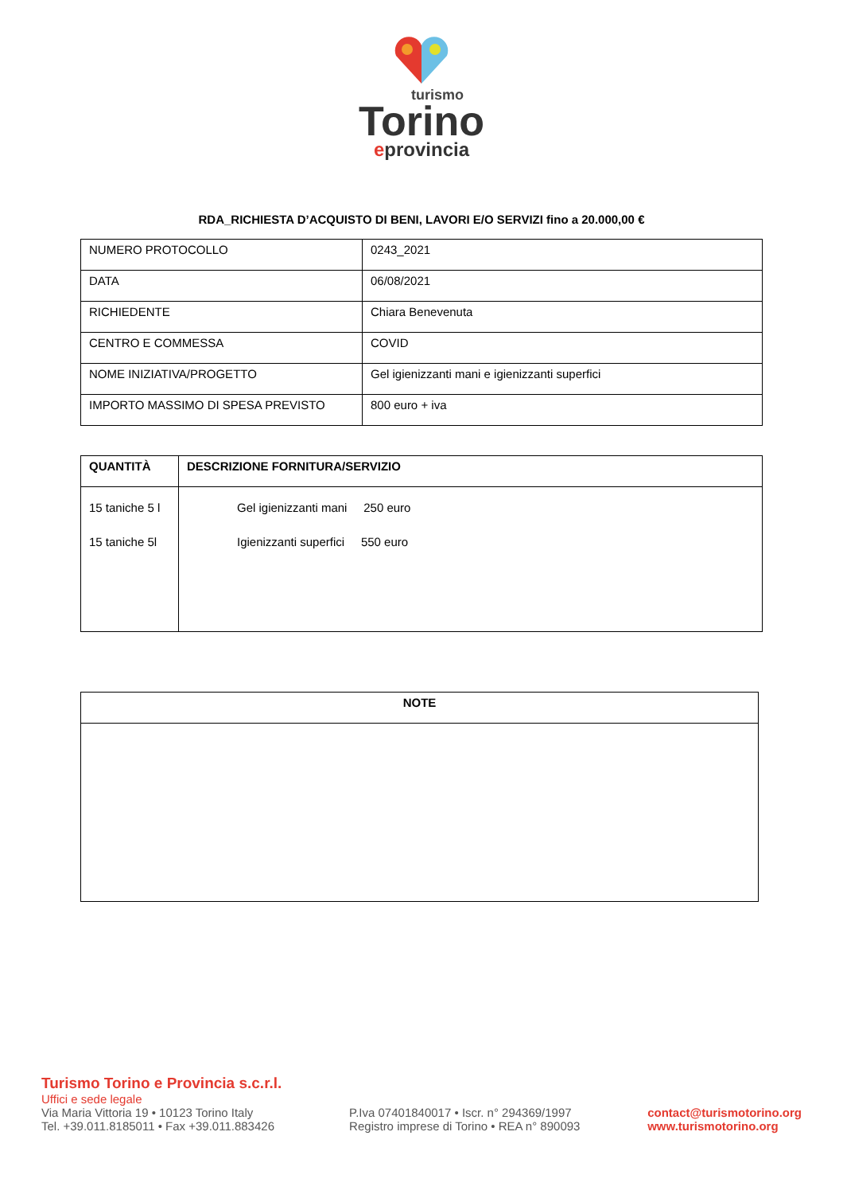turismo
Torino
eprovincia
RDA_RICHIESTA D’ACQUISTO DI BENI, LAVORI E/O SERVIZI fino a 20.000,00 €
| NUMERO PROTOCOLLO | 0243_2021 |
| DATA | 06/08/2021 |
| RICHIEDENTE | Chiara Benevenuta |
| CENTRO E COMMESSA | COVID |
| NOME INIZIATIVA/PROGETTO | Gel igienizzanti mani e igienizzanti superfici |
| IMPORTO MASSIMO DI SPESA PREVISTO | 800 euro + iva |
| QUANTITÀ | DESCRIZIONE FORNITURA/SERVIZIO |
| --- | --- |
| 15 taniche 5 l 15 taniche 5l | Gel igienizzanti mani 250 euro Igienizzanti superfici 550 euro |
| NOTE |
| --- |
Turismo Torino e Provincia s.c.r.l.
Uffici e sede legale
Via Maria Vittoria 19 • 10123 Torino Italy
Tel. +39.011.8185011 • Fax +39.011.883426
P.Iva 07401840017 • Iscr. n° 294369/1997
Registro imprese di Torino • REA n° 890093
contact@turismotorino.org
www.turismotorino.org